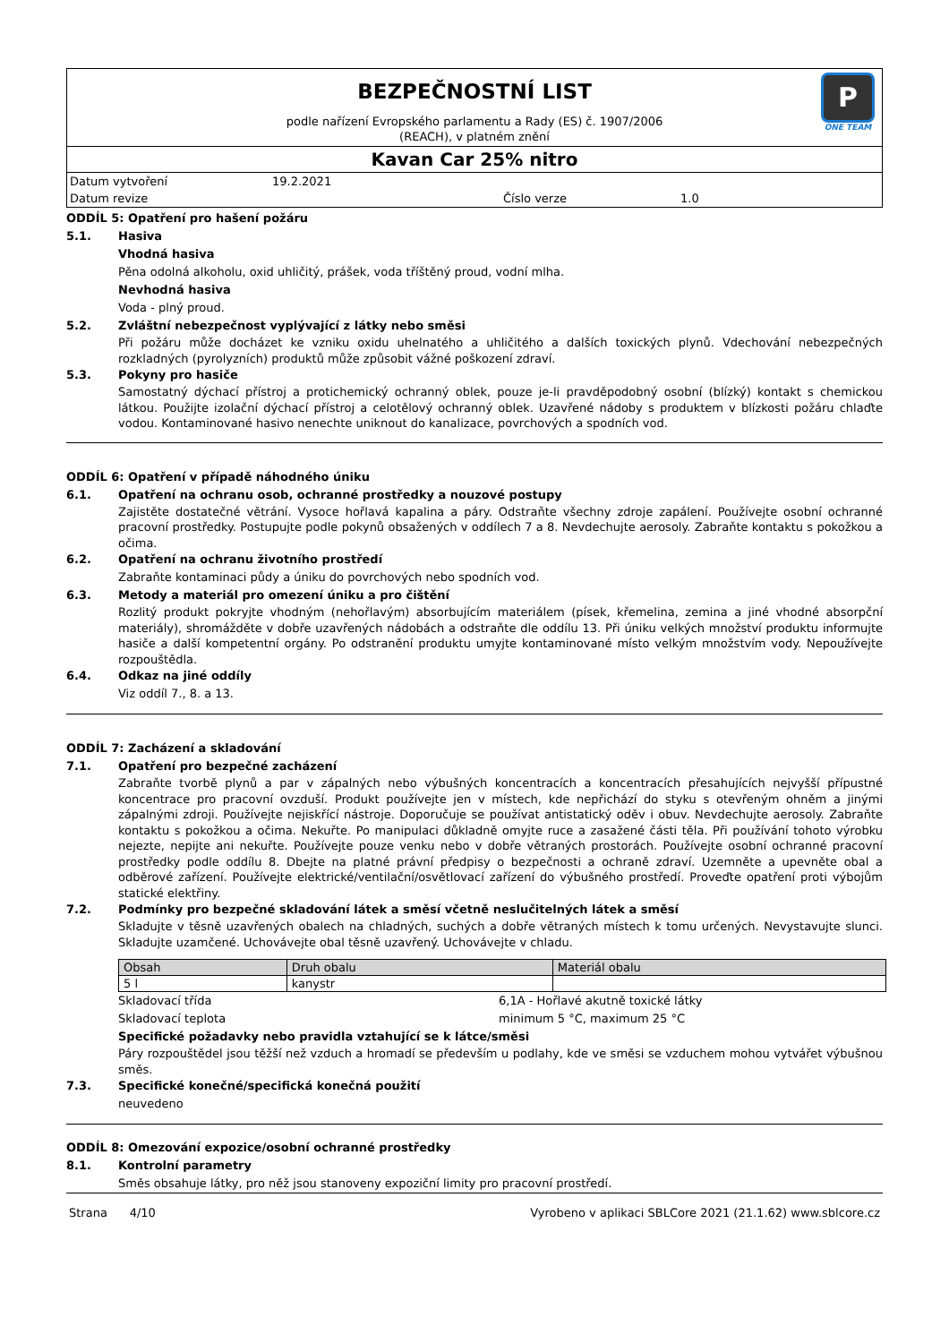BEZPEČNOSTNÍ LIST
podle nařízení Evropského parlamentu a Rady (ES) č. 1907/2006
(REACH), v platném znění
P
ONE TEAM
Kavan Car 25% nitro
Datum vytvoření 19.2.2021 Datum revize Číslo verze 1.0
ODDÍL 5: Opatření pro hašení požáru
5.1. Hasiva
Vhodná hasiva
Pěna odolná alkoholu, oxid uhličitý, prášek, voda tříštěný proud, vodní mlha.
Nevhodná hasiva
Voda - plný proud.
5.2. Zvláštní nebezpečnost vyplývající z látky nebo směsi
Při požáru může docházet ke vzniku oxidu uhelnatého a uhličitého a dalších toxických plynů. Vdechování nebezpečných rozkladných (pyrolyzních) produktů může způsobit vážné poškození zdraví.
5.3. Pokyny pro hasiče
Samostatný dýchací přístroj a protichemický ochranný oblek, pouze je-li pravděpodobný osobní (blízký) kontakt s chemickou látkou. Použijte izolační dýchací přístroj a celotělový ochranný oblek. Uzavřené nádoby s produktem v blízkosti požáru chlaďte vodou. Kontaminované hasivo nenechte uniknout do kanalizace, povrchových a spodních vod.
ODDÍL 6: Opatření v případě náhodného úniku
6.1. Opatření na ochranu osob, ochranné prostředky a nouzové postupy
Zajistěte dostatečné větrání. Vysoce hořlavá kapalina a páry. Odstraňte všechny zdroje zapálení. Používejte osobní ochranné pracovní prostředky. Postupujte podle pokynů obsažených v oddílech 7 a 8. Nevdechujte aerosoly. Zabraňte kontaktu s pokožkou a očima.
6.2. Opatření na ochranu životního prostředí
Zabraňte kontaminaci půdy a úniku do povrchových nebo spodních vod.
6.3. Metody a materiál pro omezení úniku a pro čištění
Rozlitý produkt pokryjte vhodným (nehořlavým) absorbujícím materiálem (písek, křemelina, zemina a jiné vhodné absorpční materiály), shromážděte v dobře uzavřených nádobách a odstraňte dle oddílu 13. Při úniku velkých množství produktu informujte hasiče a další kompetentní orgány. Po odstranění produktu umyjte kontaminované místo velkým množstvím vody. Nepoužívejte rozpouštědla.
6.4. Odkaz na jiné oddíly
Viz oddíl 7., 8. a 13.
ODDÍL 7: Zacházení a skladování
7.1. Opatření pro bezpečné zacházení
Zabraňte tvorbě plynů a par v zápalných nebo výbušných koncentracích a koncentracích přesahujících nejvyšší přípustné koncentrace pro pracovní ovzduší. Produkt používejte jen v místech, kde nepřichází do styku s otevřeným ohněm a jinými zápalnými zdroji. Používejte nejiskřící nástroje. Doporučuje se používat antistatický oděv i obuv. Nevdechujte aerosoly. Zabraňte kontaktu s pokožkou a očima. Nekuřte. Po manipulaci důkladně omyjte ruce a zasažené části těla. Při používání tohoto výrobku nejezte, nepijte ani nekuřte. Používejte pouze venku nebo v dobře větraných prostorách. Používejte osobní ochranné pracovní prostředky podle oddílu 8. Dbejte na platné právní předpisy o bezpečnosti a ochraně zdraví. Uzemněte a upevněte obal a odběrové zařízení. Používejte elektrické/ventilační/osvětlovací zařízení do výbušného prostředí. Proveďte opatření proti výbojům statické elektřiny.
7.2. Podmínky pro bezpečné skladování látek a směsí včetně neslučitelných látek a směsí
Skladujte v těsně uzavřených obalech na chladných, suchých a dobře větraných místech k tomu určených. Nevystavujte slunci. Skladujte uzamčené. Uchovávejte obal těsně uzavřený. Uchovávejte v chladu.
| Obsah | Druh obalu | Materiál obalu |
| --- | --- | --- |
| 5 l | kanystr | |
Skladovací třída 6,1A - Hořlavé akutně toxické látky Skladovací teplota minimum 5 °C, maximum 25 °C
Specifické požadavky nebo pravidla vztahující se k látce/směsi
Páry rozpouštědel jsou těžší než vzduch a hromadí se především u podlahy, kde ve směsi se vzduchem mohou vytvářet výbušnou směs.
7.3. Specifické konečné/specifická konečná použití
neuvedeno
ODDÍL 8: Omezování expozice/osobní ochranné prostředky
8.1. Kontrolní parametry
Směs obsahuje látky, pro něž jsou stanoveny expoziční limity pro pracovní prostředí.
Strana 4/10 Vyrobeno v aplikaci SBLCore 2021 (21.1.62) www.sblcore.cz